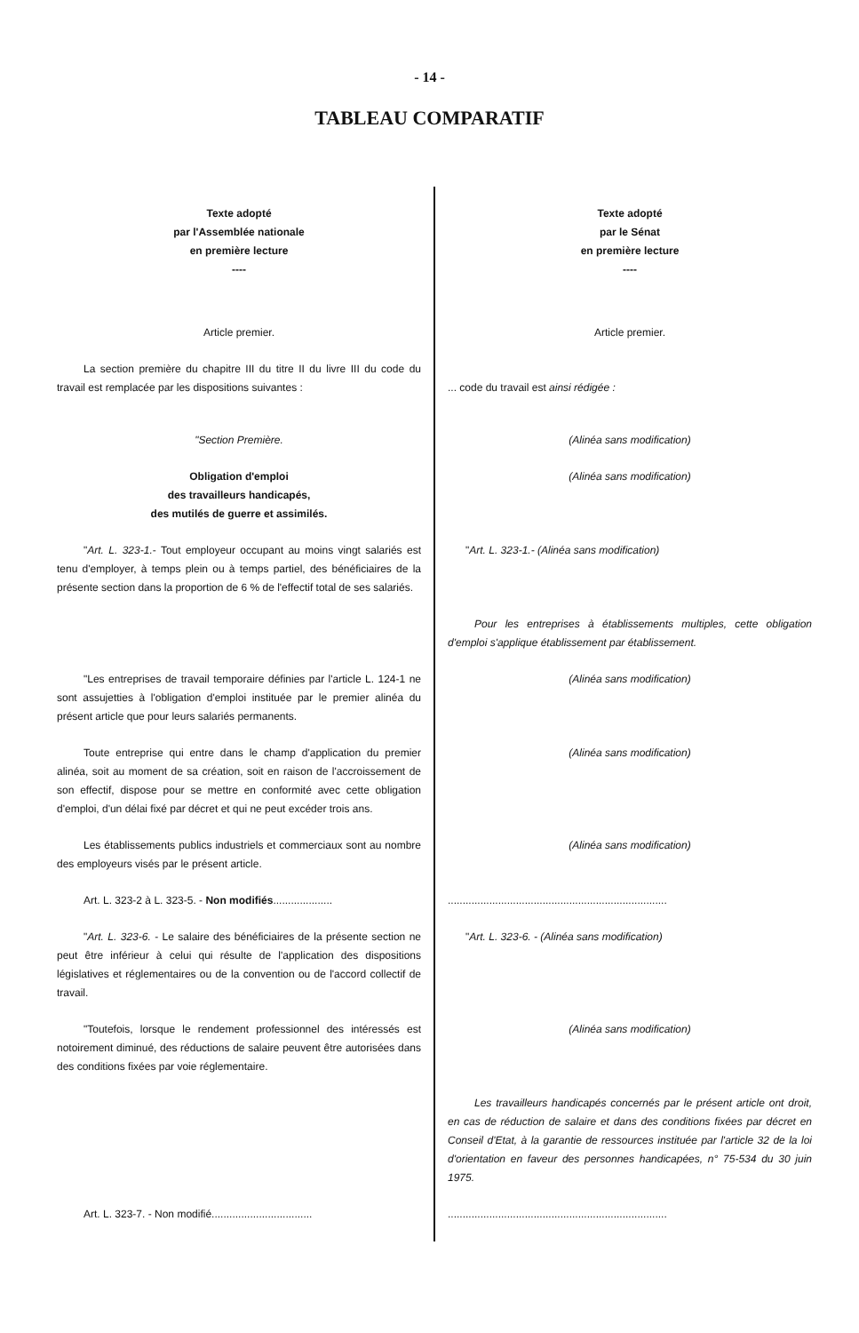- 14 -
TABLEAU COMPARATIF
| Texte adopté par l'Assemblée nationale en première lecture ---- | Texte adopté par le Sénat en première lecture ---- |
| Article premier. | Article premier. |
| La section première du chapitre III du titre II du livre III du code du travail est remplacée par les dispositions suivantes : | ... code du travail est ainsi rédigée : |
| "Section Première. | (Alinéa sans modification) |
| Obligation d'emploi des travailleurs handicapés, des mutilés de guerre et assimilés. | (Alinéa sans modification) |
| " Art. L. 323-1. - Tout employeur occupant au moins vingt salariés est tenu d'employer, à temps plein ou à temps partiel, des bénéficiaires de la présente section dans la proportion de 6 % de l'effectif total de ses salariés. | " Art. L. 323-1.- (Alinéa sans modification) |
| | Pour les entreprises à établissements multiples, cette obligation d'emploi s'applique établissement par établissement. |
| "Les entreprises de travail temporaire définies par l'article L. 124-1 ne sont assujetties à l'obligation d'emploi instituée par le premier alinéa du présent article que pour leurs salariés permanents. | (Alinéa sans modification) |
| Toute entreprise qui entre dans le champ d'application du premier alinéa, soit au moment de sa création, soit en raison de l'accroissement de son effectif, dispose pour se mettre en conformité avec cette obligation d'emploi, d'un délai fixé par décret et qui ne peut excéder trois ans. | (Alinéa sans modification) |
| Les établissements publics industriels et commerciaux sont au nombre des employeurs visés par le présent article. | (Alinéa sans modification) |
| Art. L. 323-2 à L. 323-5. - Non modifiés .................... | .......................................................................... |
| " Art. L. 323-6. - Le salaire des bénéficiaires de la présente section ne peut être inférieur à celui qui résulte de l'application des dispositions législatives et réglementaires ou de la convention ou de l'accord collectif de travail. | " Art. L. 323-6. - (Alinéa sans modification) |
| "Toutefois, lorsque le rendement professionnel des intéressés est notoirement diminué, des réductions de salaire peuvent être autorisées dans des conditions fixées par voie réglementaire. | (Alinéa sans modification) |
| | Les travailleurs handicapés concernés par le présent article ont droit, en cas de réduction de salaire et dans des conditions fixées par décret en Conseil d'Etat, à la garantie de ressources instituée par l'article 32 de la loi d'orientation en faveur des personnes handicapées, n° 75-534 du 30 juin 1975. |
| Art. L. 323-7. - Non modifié.................................. | .......................................................................... |